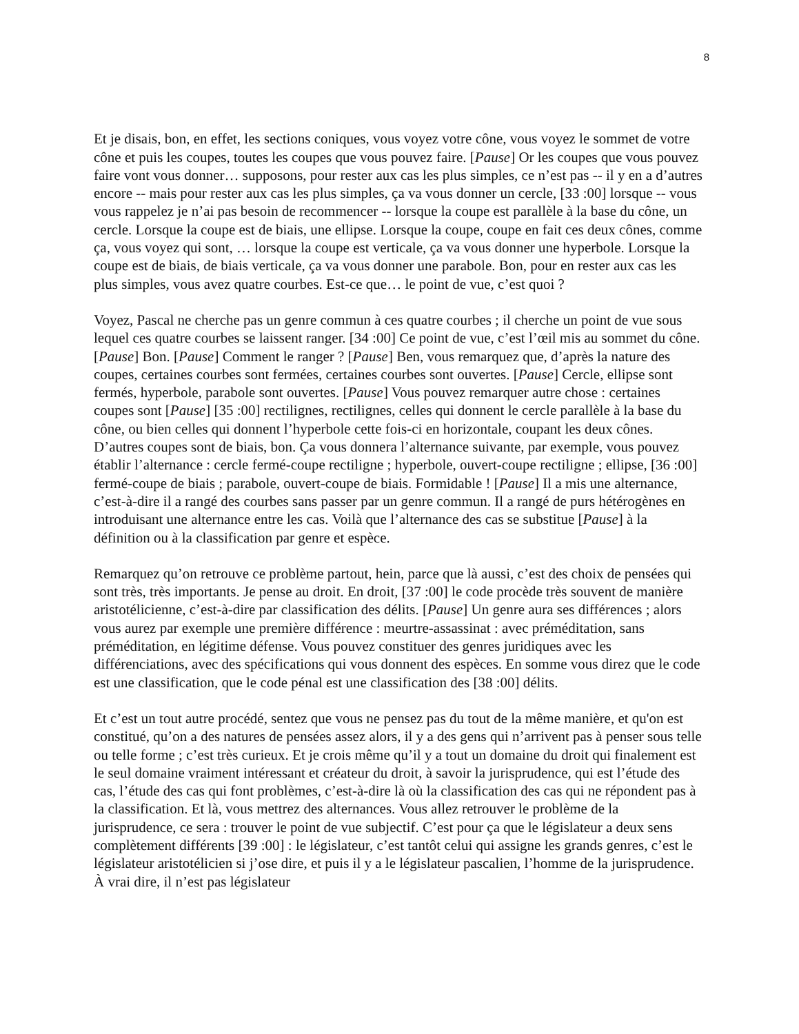8
Et je disais, bon, en effet, les sections coniques, vous voyez votre cône, vous voyez le sommet de votre cône et puis les coupes, toutes les coupes que vous pouvez faire. [Pause] Or les coupes que vous pouvez faire vont vous donner… supposons, pour rester aux cas les plus simples, ce n’est pas -- il y en a d’autres encore -- mais pour rester aux cas les plus simples, ça va vous donner un cercle, [33 :00] lorsque -- vous vous rappelez je n’ai pas besoin de recommencer -- lorsque la coupe est parallèle à la base du cône, un cercle. Lorsque la coupe est de biais, une ellipse. Lorsque la coupe, coupe en fait ces deux cônes, comme ça, vous voyez qui sont, … lorsque la coupe est verticale, ça va vous donner une hyperbole. Lorsque la coupe est de biais, de biais verticale, ça va vous donner une parabole. Bon, pour en rester aux cas les plus simples, vous avez quatre courbes. Est-ce que… le point de vue, c’est quoi ?
Voyez, Pascal ne cherche pas un genre commun à ces quatre courbes ; il cherche un point de vue sous lequel ces quatre courbes se laissent ranger. [34 :00] Ce point de vue, c’est l’œil mis au sommet du cône. [Pause] Bon. [Pause] Comment le ranger ? [Pause] Ben, vous remarquez que, d’après la nature des coupes, certaines courbes sont fermées, certaines courbes sont ouvertes. [Pause] Cercle, ellipse sont fermés, hyperbole, parabole sont ouvertes. [Pause] Vous pouvez remarquer autre chose : certaines coupes sont [Pause] [35 :00] rectilignes, rectilignes, celles qui donnent le cercle parallèle à la base du cône, ou bien celles qui donnent l’hyperbole cette fois-ci en horizontale, coupant les deux cônes. D’autres coupes sont de biais, bon. Ça vous donnera l’alternance suivante, par exemple, vous pouvez établir l’alternance : cercle fermé-coupe rectiligne ; hyperbole, ouvert-coupe rectiligne ; ellipse, [36 :00] fermé-coupe de biais ; parabole, ouvert-coupe de biais. Formidable ! [Pause] Il a mis une alternance, c’est-à-dire il a rangé des courbes sans passer par un genre commun. Il a rangé de purs hétérogènes en introduisant une alternance entre les cas. Voilà que l’alternance des cas se substitue [Pause] à la définition ou à la classification par genre et espèce.
Remarquez qu’on retrouve ce problème partout, hein, parce que là aussi, c’est des choix de pensées qui sont très, très importants. Je pense au droit. En droit, [37 :00] le code procède très souvent de manière aristotélicienne, c’est-à-dire par classification des délits. [Pause] Un genre aura ses différences ; alors vous aurez par exemple une première différence : meurtre-assassinat : avec préméditation, sans préméditation, en légitime défense. Vous pouvez constituer des genres juridiques avec les différenciations, avec des spécifications qui vous donnent des espèces. En somme vous direz que le code est une classification, que le code pénal est une classification des [38 :00] délits.
Et c’est un tout autre procédé, sentez que vous ne pensez pas du tout de la même manière, et qu'on est constitué, qu’on a des natures de pensées assez alors, il y a des gens qui n’arrivent pas à penser sous telle ou telle forme ; c’est très curieux. Et je crois même qu’il y a tout un domaine du droit qui finalement est le seul domaine vraiment intéressant et créateur du droit, à savoir la jurisprudence, qui est l’étude des cas, l’étude des cas qui font problèmes, c’est-à-dire là où la classification des cas qui ne répondent pas à la classification. Et là, vous mettrez des alternances. Vous allez retrouver le problème de la jurisprudence, ce sera : trouver le point de vue subjectif. C’est pour ça que le législateur a deux sens complètement différents [39 :00] : le législateur, c’est tantôt celui qui assigne les grands genres, c’est le législateur aristotélicien si j’ose dire, et puis il y a le législateur pascalien, l’homme de la jurisprudence. À vrai dire, il n’est pas législateur